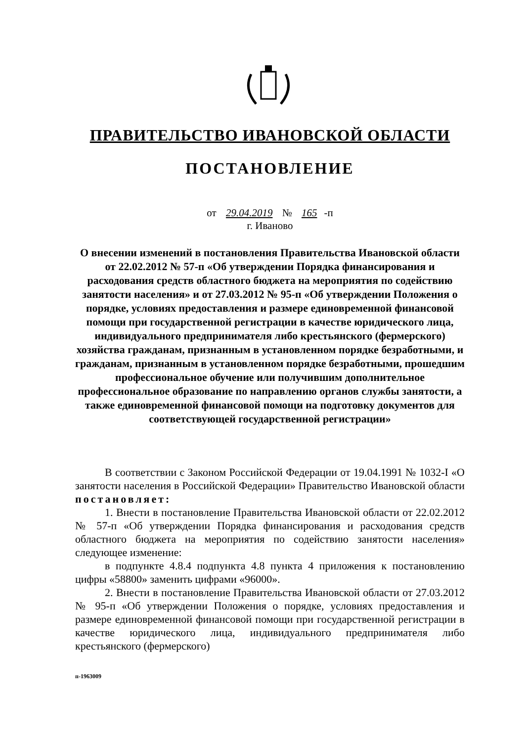ПРАВИТЕЛЬСТВО ИВАНОВСКОЙ ОБЛАСТИ
ПОСТАНОВЛЕНИЕ
от 29.04.2019 № 165 -п
г. Иваново
О внесении изменений в постановления Правительства Ивановской области от 22.02.2012 № 57-п «Об утверждении Порядка финансирования и расходования средств областного бюджета на мероприятия по содействию занятости населения» и от 27.03.2012 № 95-п «Об утверждении Положения о порядке, условиях предоставления и размере единовременной финансовой помощи при государственной регистрации в качестве юридического лица, индивидуального предпринимателя либо крестьянского (фермерского) хозяйства гражданам, признанным в установленном порядке безработными, и гражданам, признанным в установленном порядке безработными, прошедшим профессиональное обучение или получившим дополнительное профессиональное образование по направлению органов службы занятости, а также единовременной финансовой помощи на подготовку документов для соответствующей государственной регистрации»
В соответствии с Законом Российской Федерации от 19.04.1991 № 1032-I «О занятости населения в Российской Федерации» Правительство Ивановской области постановляет:
1. Внести в постановление Правительства Ивановской области от 22.02.2012 № 57-п «Об утверждении Порядка финансирования и расходования средств областного бюджета на мероприятия по содействию занятости населения» следующее изменение:
в подпункте 4.8.4 подпункта 4.8 пункта 4 приложения к постановлению цифры «58800» заменить цифрами «96000».
2. Внести в постановление Правительства Ивановской области от 27.03.2012 № 95-п «Об утверждении Положения о порядке, условиях предоставления и размере единовременной финансовой помощи при государственной регистрации в качестве юридического лица, индивидуального предпринимателя либо крестьянского (фермерского)
п-1963009